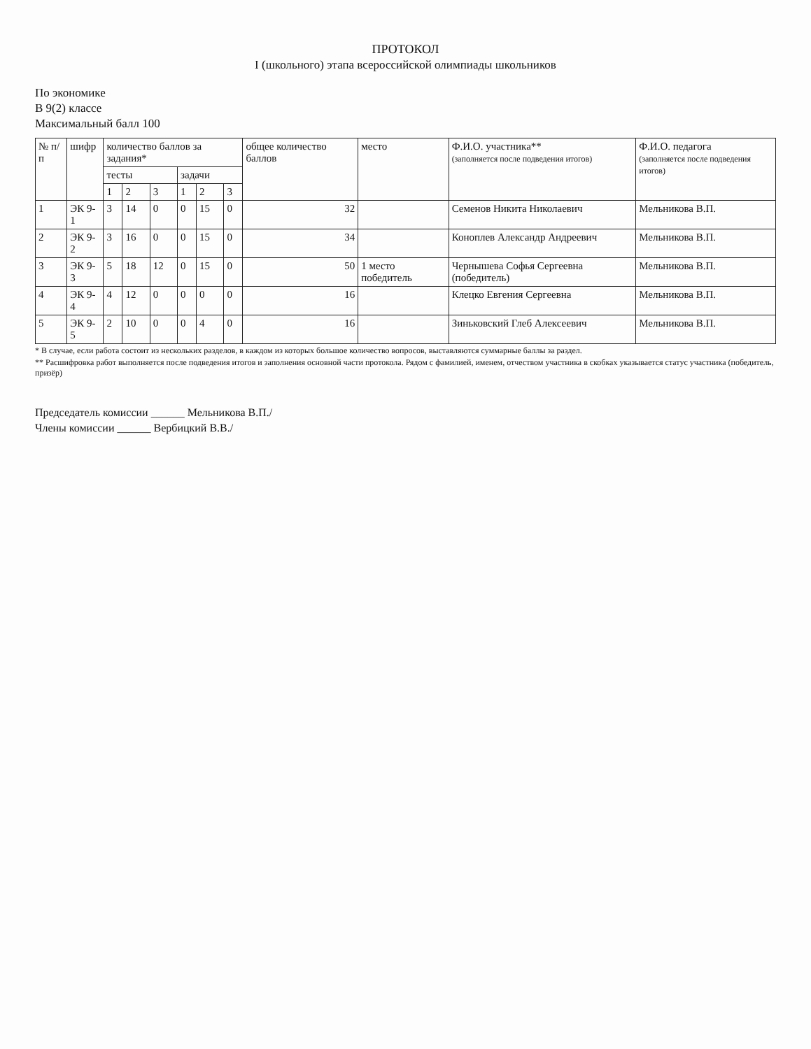ПРОТОКОЛ
I (школьного) этапа всероссийской олимпиады школьников
По экономике
В 9(2) классе
Максимальный балл 100
| № п/п | шифр | количество баллов за задания* | | | | | | общее количество баллов | место | Ф.И.О. участника** (заполняется после подведения итогов) | Ф.И.О. педагога (заполняется после подведения итогов) |
| --- | --- | --- | --- | --- | --- | --- | --- | --- | --- | --- | --- |
| | | тесты | | | задачи | | | | | | |
| | | 1 | 2 | 3 | 1 | 2 | 3 | | | | |
| 1 | ЭК 9-1 | 3 | 14 | 0 | 0 | 15 | 0 | 32 | | Семенов Никита Николаевич | Мельникова В.П. |
| 2 | ЭК 9-2 | 3 | 16 | 0 | 0 | 15 | 0 | 34 | | Коноплев Александр Андреевич | Мельникова В.П. |
| 3 | ЭК 9-3 | 5 | 18 | 12 | 0 | 15 | 0 | 50 | 1 место победитель | Чернышева Софья Сергеевна (победитель) | Мельникова В.П. |
| 4 | ЭК 9-4 | 4 | 12 | 0 | 0 | 0 | 0 | 16 | | Клецко Евгения Сергеевна | Мельникова В.П. |
| 5 | ЭК 9-5 | 2 | 10 | 0 | 0 | 4 | 0 | 16 | | Зиньковский Глеб Алексеевич | Мельникова В.П. |
* В случае, если работа состоит из нескольких разделов, в каждом из которых большое количество вопросов, выставляются суммарные баллы за раздел.
** Расшифровка работ выполняется после подведения итогов и заполнения основной части протокола. Рядом с фамилией, именем, отчеством участника в скобках указывается статус участника (победитель, призёр)
Председатель комиссии ______ Мельникова В.П./
Члены комиссии ______ Вербицкий В.В./